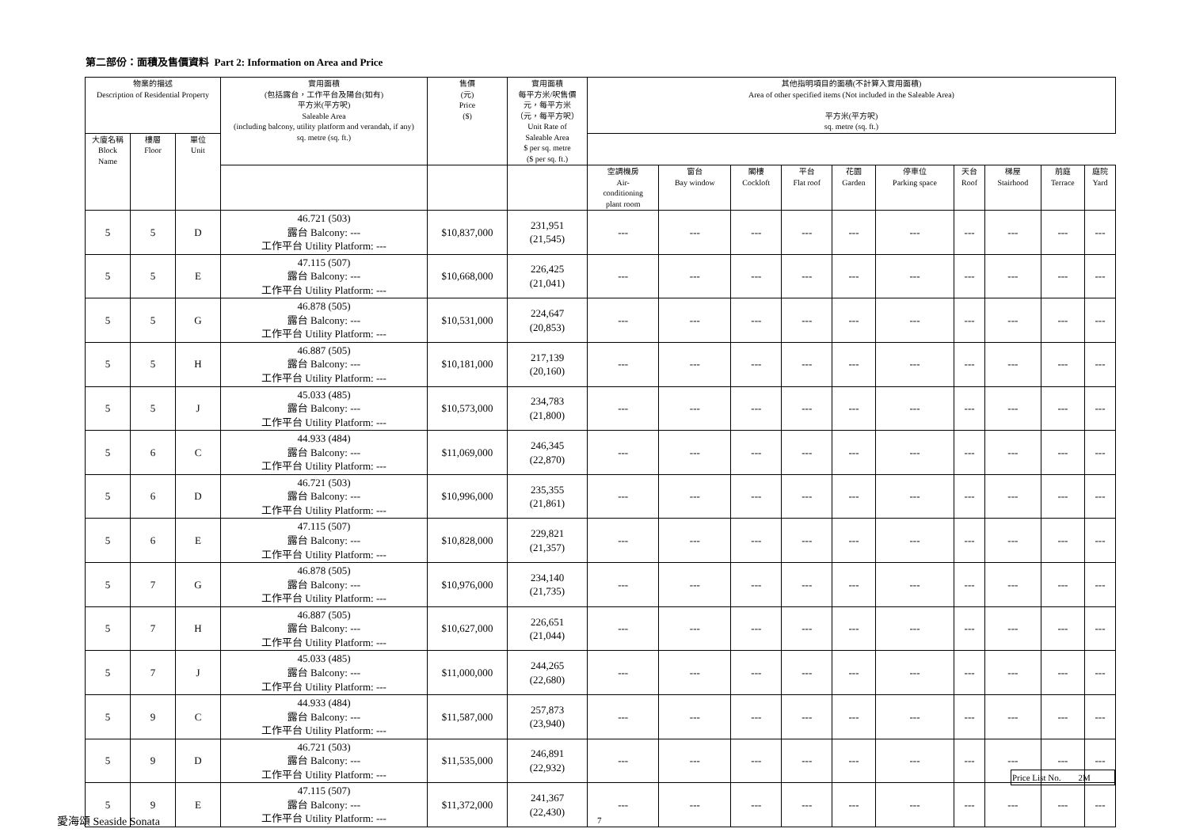第二部份：面積及售價資料 Part 2: Information on Area and Price
| 物業的描述 Description of Residential Property | | | 實用面積 (包括露台，工作平台及陽台(如有) 平方米(平方呎) Saleable Area (including balcony, utility platform and verandah, if any) sq. metre (sq. ft.) | 售價 (元) Price ($) | 實用面積 每平方米/呎售價 元，每平方米 （元，每平方呎） Unit Rate of Saleable Area $ per sq. metre ($ per sq. ft.) | 其他指明項目的面積(不計算入實用面積) Area of other specified items (Not included in the Saleable Area) 平方米(平方呎) sq. metre (sq. ft.) | | | | | | | | | |
| --- | --- | --- | --- | --- | --- | --- | --- | --- | --- | --- | --- | --- | --- | --- | --- |
| 大廈名稱 Block Name | 樓層 Floor | 單位 Unit | | | | | | | | | | | | | |
| | | | | | | 空調機房 Air- conditioning plant room | 窗台 Bay window | 閣樓 Cockloft | 平台 Flat roof | 花園 Garden | 停車位 Parking space | 天台 Roof | 梯屋 Stairhood | 前庭 Terrace | 庭院 Yard |
| 5 | 5 | D | 46.721 (503) 露台 Balcony: --- 工作平台 Utility Platform: --- | $10,837,000 | 231,951 (21,545) | --- | --- | --- | --- | --- | --- | --- | --- | --- | --- |
| 5 | 5 | E | 47.115 (507) 露台 Balcony: --- 工作平台 Utility Platform: --- | $10,668,000 | 226,425 (21,041) | --- | --- | --- | --- | --- | --- | --- | --- | --- | --- |
| 5 | 5 | G | 46.878 (505) 露台 Balcony: --- 工作平台 Utility Platform: --- | $10,531,000 | 224,647 (20,853) | --- | --- | --- | --- | --- | --- | --- | --- | --- | --- |
| 5 | 5 | H | 46.887 (505) 露台 Balcony: --- 工作平台 Utility Platform: --- | $10,181,000 | 217,139 (20,160) | --- | --- | --- | --- | --- | --- | --- | --- | --- | --- |
| 5 | 5 | J | 45.033 (485) 露台 Balcony: --- 工作平台 Utility Platform: --- | $10,573,000 | 234,783 (21,800) | --- | --- | --- | --- | --- | --- | --- | --- | --- | --- |
| 5 | 6 | C | 44.933 (484) 露台 Balcony: --- 工作平台 Utility Platform: --- | $11,069,000 | 246,345 (22,870) | --- | --- | --- | --- | --- | --- | --- | --- | --- | --- |
| 5 | 6 | D | 46.721 (503) 露台 Balcony: --- 工作平台 Utility Platform: --- | $10,996,000 | 235,355 (21,861) | --- | --- | --- | --- | --- | --- | --- | --- | --- | --- |
| 5 | 6 | E | 47.115 (507) 露台 Balcony: --- 工作平台 Utility Platform: --- | $10,828,000 | 229,821 (21,357) | --- | --- | --- | --- | --- | --- | --- | --- | --- | --- |
| 5 | 7 | G | 46.878 (505) 露台 Balcony: --- 工作平台 Utility Platform: --- | $10,976,000 | 234,140 (21,735) | --- | --- | --- | --- | --- | --- | --- | --- | --- | --- |
| 5 | 7 | H | 46.887 (505) 露台 Balcony: --- 工作平台 Utility Platform: --- | $10,627,000 | 226,651 (21,044) | --- | --- | --- | --- | --- | --- | --- | --- | --- | --- |
| 5 | 7 | J | 45.033 (485) 露台 Balcony: --- 工作平台 Utility Platform: --- | $11,000,000 | 244,265 (22,680) | --- | --- | --- | --- | --- | --- | --- | --- | --- | --- |
| 5 | 9 | C | 44.933 (484) 露台 Balcony: --- 工作平台 Utility Platform: --- | $11,587,000 | 257,873 (23,940) | --- | --- | --- | --- | --- | --- | --- | --- | --- | --- |
| 5 | 9 | D | 46.721 (503) 露台 Balcony: --- 工作平台 Utility Platform: --- | $11,535,000 | 246,891 (22,932) | --- | --- | --- | --- | --- | --- | --- | --- | --- | --- |
| 5 | 9 | E | 47.115 (507) 露台 Balcony: --- 工作平台 Utility Platform: --- | $11,372,000 | 241,367 (22,430) | --- | --- | --- | --- | --- | --- | --- | --- | --- | --- |
Price List No. 2M
愛海頌 Seaside Sonata 7